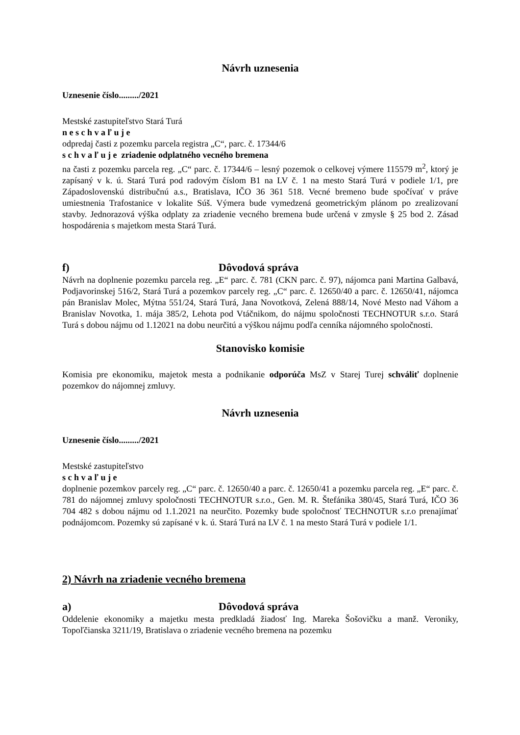Návrh uznesenia
Uznesenie číslo........./2021
Mestské zastupiteľstvo Stará Turá
n e s c h v a ľ u j e
odpredaj časti z pozemku parcela registra „C“, parc. č. 17344/6
s c h v a ľ u j e zriadenie odplatného vecného bremena
na časti z pozemku parcela reg. „C“ parc. č. 17344/6 – lesný pozemok o celkovej výmere 115579 m<sup>2</sup>, ktorý je zapísaný v k. ú. Stará Turá pod radovým číslom B1 na LV č. 1 na mesto Stará Turá v podiele 1/1, pre Západoslovenskú distribučnú a.s., Bratislava, IČO 36 361 518. Vecné bremeno bude spočívať v práve umiestnenia Trafostanice v lokalite Súš. Výmera bude vymedzená geometrickým plánom po zrealizovaní stavby. Jednorazová výška odplaty za zriadenie vecného bremena bude určená v zmysle § 25 bod 2. Zásad hospodárenia s majetkom mesta Stará Turá.
f) Dôvodová správa
Návrh na doplnenie pozemku parcela reg. „E“ parc. č. 781 (CKN parc. č. 97), nájomca pani Martina Galbavá, Podjavorinskej 516/2, Stará Turá a pozemkov parcely reg. „C“ parc. č. 12650/40 a parc. č. 12650/41, nájomca pán Branislav Molec, Mýtna 551/24, Stará Turá, Jana Novotková, Zelená 888/14, Nové Mesto nad Váhom a Branislav Novotka, 1. mája 385/2, Lehota pod Vtáčnikom, do nájmu spoločnosti TECHNOTUR s.r.o. Stará Turá s dobou nájmu od 1.12021 na dobu neurčitú a výškou nájmu podľa cenníka nájomného spoločnosti.
Stanovisko komisie
Komisia pre ekonomiku, majetok mesta a podnikanie odporúča MsZ v Starej Turej schváliť doplnenie pozemkov do nájomnej zmluvy.
Návrh uznesenia
Uznesenie číslo........./2021
Mestské zastupiteľstvo
s c h v a ľ u j e
doplnenie pozemkov parcely reg. „C“ parc. č. 12650/40 a parc. č. 12650/41 a pozemku parcela reg. „E“ parc. č. 781 do nájomnej zmluvy spoločnosti TECHNOTUR s.r.o., Gen. M. R. Štefánika 380/45, Stará Turá, IČO 36 704 482 s dobou nájmu od 1.1.2021 na neurčito. Pozemky bude spoločnosť TECHNOTUR s.r.o prenajímať podnájomcom. Pozemky sú zapísané v k. ú. Stará Turá na LV č. 1 na mesto Stará Turá v podiele 1/1.
2) Návrh na zriadenie vecného bremena
a) Dôvodová správa
Oddelenie ekonomiky a majetku mesta predkladá žiadosť Ing. Mareka Šošovičku a manž. Veroniky, Topoľčianska 3211/19, Bratislava o zriadenie vecného bremena na pozemku